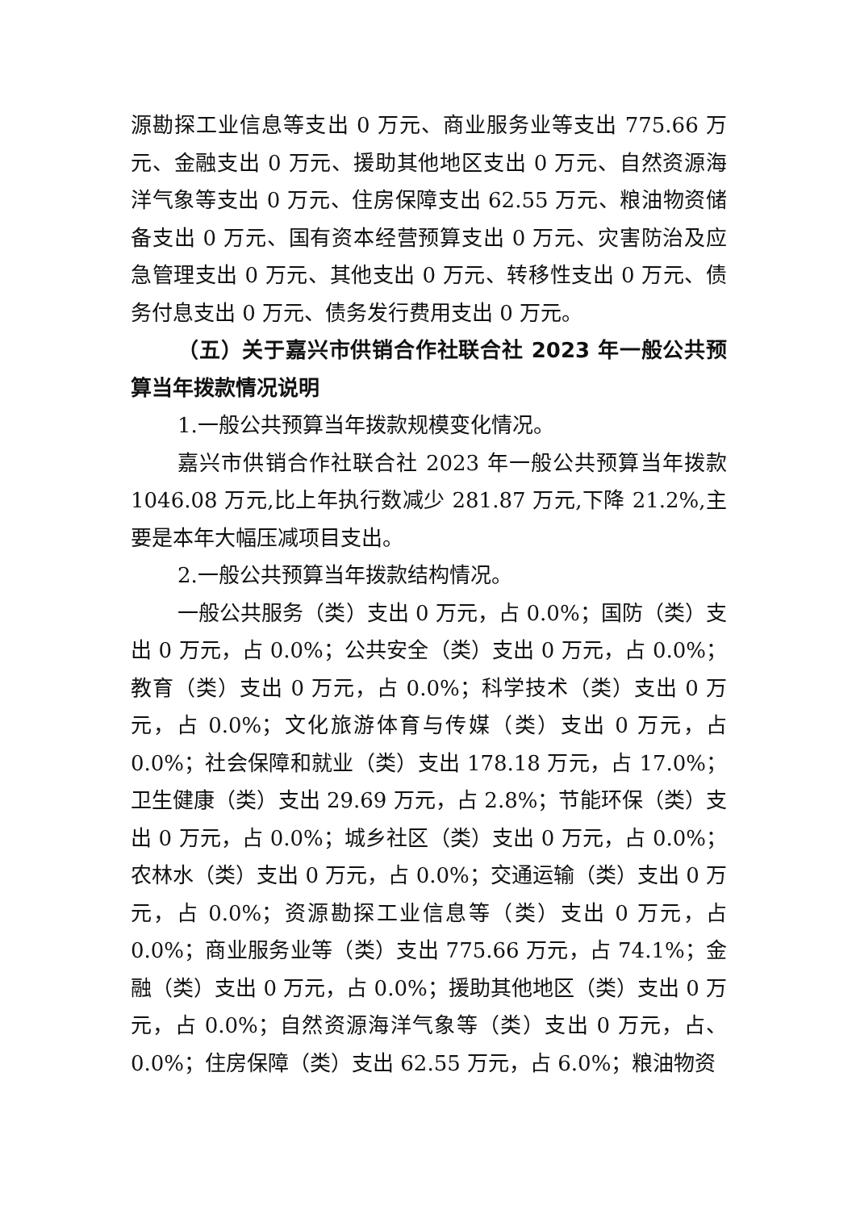源勘探工业信息等支出 0 万元、商业服务业等支出 775.66 万元、金融支出 0 万元、援助其他地区支出 0 万元、自然资源海洋气象等支出 0 万元、住房保障支出 62.55 万元、粮油物资储备支出 0 万元、国有资本经营预算支出 0 万元、灾害防治及应急管理支出 0 万元、其他支出 0 万元、转移性支出 0 万元、债务付息支出 0 万元、债务发行费用支出 0 万元。
（五）关于嘉兴市供销合作社联合社 2023 年一般公共预算当年拨款情况说明
1.一般公共预算当年拨款规模变化情况。
嘉兴市供销合作社联合社 2023 年一般公共预算当年拨款 1046.08 万元,比上年执行数减少 281.87 万元,下降 21.2%,主要是本年大幅压减项目支出。
2.一般公共预算当年拨款结构情况。
一般公共服务（类）支出 0 万元，占 0.0%；国防（类）支出 0 万元，占 0.0%；公共安全（类）支出 0 万元，占 0.0%；教育（类）支出 0 万元，占 0.0%；科学技术（类）支出 0 万元，占 0.0%；文化旅游体育与传媒（类）支出 0 万元，占 0.0%；社会保障和就业（类）支出 178.18 万元，占 17.0%；卫生健康（类）支出 29.69 万元，占 2.8%；节能环保（类）支出 0 万元，占 0.0%；城乡社区（类）支出 0 万元，占 0.0%；农林水（类）支出 0 万元，占 0.0%；交通运输（类）支出 0 万元，占 0.0%；资源勘探工业信息等（类）支出 0 万元，占 0.0%；商业服务业等（类）支出 775.66 万元，占 74.1%；金融（类）支出 0 万元，占 0.0%；援助其他地区（类）支出 0 万元，占 0.0%；自然资源海洋气象等（类）支出 0 万元，占、0.0%；住房保障（类）支出 62.55 万元，占 6.0%；粮油物资